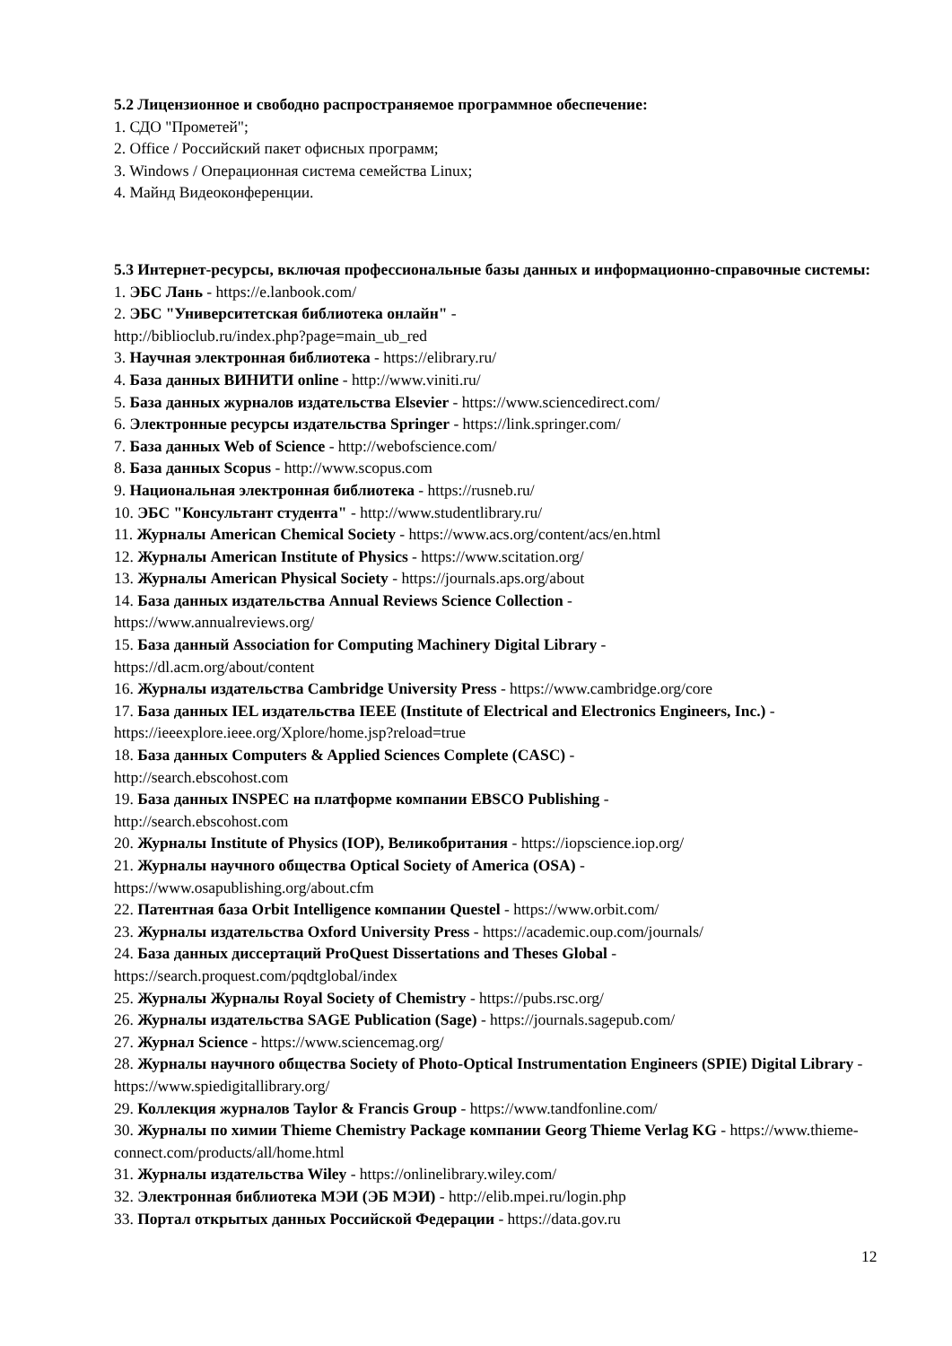5.2 Лицензионное и свободно распространяемое программное обеспечение:
1. СДО "Прометей";
2. Office / Российский пакет офисных программ;
3. Windows / Операционная система семейства Linux;
4. Майнд Видеоконференции.
5.3 Интернет-ресурсы, включая профессиональные базы данных и информационно-справочные системы:
1. ЭБС Лань - https://e.lanbook.com/
2. ЭБС "Университетская библиотека онлайн" -
http://biblioclub.ru/index.php?page=main_ub_red
3. Научная электронная библиотека - https://elibrary.ru/
4. База данных ВИНИТИ online - http://www.viniti.ru/
5. База данных журналов издательства Elsevier - https://www.sciencedirect.com/
6. Электронные ресурсы издательства Springer - https://link.springer.com/
7. База данных Web of Science - http://webofscience.com/
8. База данных Scopus - http://www.scopus.com
9. Национальная электронная библиотека - https://rusneb.ru/
10. ЭБС "Консультант студента" - http://www.studentlibrary.ru/
11. Журналы American Chemical Society - https://www.acs.org/content/acs/en.html
12. Журналы American Institute of Physics - https://www.scitation.org/
13. Журналы American Physical Society - https://journals.aps.org/about
14. База данных издательства Annual Reviews Science Collection -
https://www.annualreviews.org/
15. База данный Association for Computing Machinery Digital Library -
https://dl.acm.org/about/content
16. Журналы издательства Cambridge University Press - https://www.cambridge.org/core
17. База данных IEL издательства IEEE (Institute of Electrical and Electronics Engineers, Inc.) - https://ieeexplore.ieee.org/Xplore/home.jsp?reload=true
18. База данных Computers & Applied Sciences Complete (CASC) -
http://search.ebscohost.com
19. База данных INSPEC на платформе компании EBSCO Publishing -
http://search.ebscohost.com
20. Журналы Institute of Physics (IOP), Великобритания - https://iopscience.iop.org/
21. Журналы научного общества Optical Society of America (OSA) -
https://www.osapublishing.org/about.cfm
22. Патентная база Orbit Intelligence компании Questel - https://www.orbit.com/
23. Журналы издательства Oxford University Press - https://academic.oup.com/journals/
24. База данных диссертаций ProQuest Dissertations and Theses Global -
https://search.proquest.com/pqdtglobal/index
25. Журналы Журналы Royal Society of Chemistry - https://pubs.rsc.org/
26. Журналы издательства SAGE Publication (Sage) - https://journals.sagepub.com/
27. Журнал Science - https://www.sciencemag.org/
28. Журналы научного общества Society of Photo-Optical Instrumentation Engineers (SPIE) Digital Library - https://www.spiedigitallibrary.org/
29. Коллекция журналов Taylor & Francis Group - https://www.tandfonline.com/
30. Журналы по химии Thieme Chemistry Package компании Georg Thieme Verlag KG - https://www.thieme-connect.com/products/all/home.html
31. Журналы издательства Wiley - https://onlinelibrary.wiley.com/
32. Электронная библиотека МЭИ (ЭБ МЭИ) - http://elib.mpei.ru/login.php
33. Портал открытых данных Российской Федерации - https://data.gov.ru
12